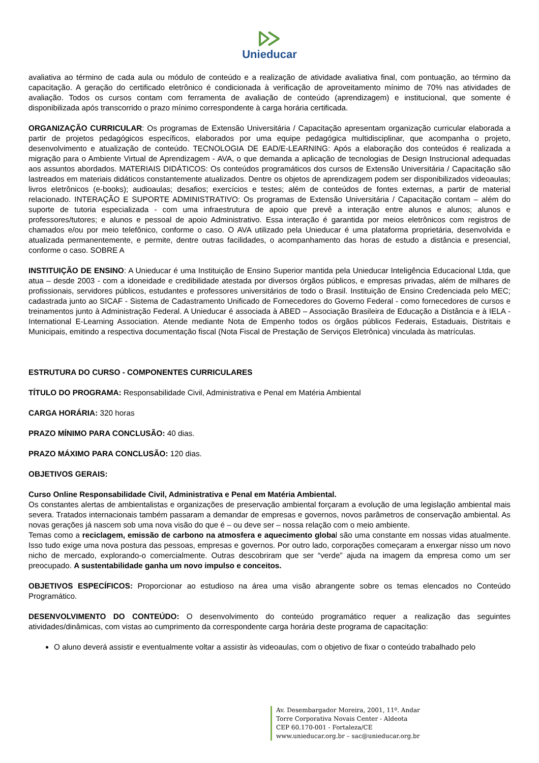Unieducar
avaliativa ao término de cada aula ou módulo de conteúdo e a realização de atividade avaliativa final, com pontuação, ao término da capacitação. A geração do certificado eletrônico é condicionada à verificação de aproveitamento mínimo de 70% nas atividades de avaliação. Todos os cursos contam com ferramenta de avaliação de conteúdo (aprendizagem) e institucional, que somente é disponibilizada após transcorrido o prazo mínimo correspondente à carga horária certificada.
ORGANIZAÇÃO CURRICULAR: Os programas de Extensão Universitária / Capacitação apresentam organização curricular elaborada a partir de projetos pedagógicos específicos, elaborados por uma equipe pedagógica multidisciplinar, que acompanha o projeto, desenvolvimento e atualização de conteúdo. TECNOLOGIA DE EAD/E-LEARNING: Após a elaboração dos conteúdos é realizada a migração para o Ambiente Virtual de Aprendizagem - AVA, o que demanda a aplicação de tecnologias de Design Instrucional adequadas aos assuntos abordados. MATERIAIS DIDÁTICOS: Os conteúdos programáticos dos cursos de Extensão Universitária / Capacitação são lastreados em materiais didáticos constantemente atualizados. Dentre os objetos de aprendizagem podem ser disponibilizados videoaulas; livros eletrônicos (e-books); audioaulas; desafios; exercícios e testes; além de conteúdos de fontes externas, a partir de material relacionado. INTERAÇÃO E SUPORTE ADMINISTRATIVO: Os programas de Extensão Universitária / Capacitação contam – além do suporte de tutoria especializada - com uma infraestrutura de apoio que prevê a interação entre alunos e alunos; alunos e professores/tutores; e alunos e pessoal de apoio Administrativo. Essa interação é garantida por meios eletrônicos com registros de chamados e/ou por meio telefônico, conforme o caso. O AVA utilizado pela Unieducar é uma plataforma proprietária, desenvolvida e atualizada permanentemente, e permite, dentre outras facilidades, o acompanhamento das horas de estudo a distância e presencial, conforme o caso. SOBRE A
INSTITUIÇÃO DE ENSINO: A Unieducar é uma Instituição de Ensino Superior mantida pela Unieducar Inteligência Educacional Ltda, que atua – desde 2003 - com a idoneidade e credibilidade atestada por diversos órgãos públicos, e empresas privadas, além de milhares de profissionais, servidores públicos, estudantes e professores universitários de todo o Brasil. Instituição de Ensino Credenciada pelo MEC; cadastrada junto ao SICAF - Sistema de Cadastramento Unificado de Fornecedores do Governo Federal - como fornecedores de cursos e treinamentos junto à Administração Federal. A Unieducar é associada à ABED – Associação Brasileira de Educação a Distância e à IELA - International E-Learning Association. Atende mediante Nota de Empenho todos os órgãos públicos Federais, Estaduais, Distritais e Municipais, emitindo a respectiva documentação fiscal (Nota Fiscal de Prestação de Serviços Eletrônica) vinculada às matrículas.
ESTRUTURA DO CURSO - COMPONENTES CURRICULARES
TÍTULO DO PROGRAMA: Responsabilidade Civil, Administrativa e Penal em Matéria Ambiental
CARGA HORÁRIA: 320 horas
PRAZO MÍNIMO PARA CONCLUSÃO: 40 dias.
PRAZO MÁXIMO PARA CONCLUSÃO: 120 dias.
OBJETIVOS GERAIS:
Curso Online Responsabilidade Civil, Administrativa e Penal em Matéria Ambiental.
Os constantes alertas de ambientalistas e organizações de preservação ambiental forçaram a evolução de uma legislação ambiental mais severa. Tratados internacionais também passaram a demandar de empresas e governos, novos parâmetros de conservação ambiental. As novas gerações já nascem sob uma nova visão do que é – ou deve ser – nossa relação com o meio ambiente.
Temas como a reciclagem, emissão de carbono na atmosfera e aquecimento global são uma constante em nossas vidas atualmente. Isso tudo exige uma nova postura das pessoas, empresas e governos. Por outro lado, corporações começaram a enxergar nisso um novo nicho de mercado, explorando-o comercialmente. Outras descobriram que ser “verde” ajuda na imagem da empresa como um ser preocupado. A sustentabilidade ganha um novo impulso e conceitos.
OBJETIVOS ESPECÍFICOS: Proporcionar ao estudioso na área uma visão abrangente sobre os temas elencados no Conteúdo Programático.
DESENVOLVIMENTO DO CONTEÚDO: O desenvolvimento do conteúdo programático requer a realização das seguintes atividades/dinâmicas, com vistas ao cumprimento da correspondente carga horária deste programa de capacitação:
O aluno deverá assistir e eventualmente voltar a assistir às videoaulas, com o objetivo de fixar o conteúdo trabalhado pelo
Av. Desembargador Moreira, 2001, 11º. Andar
Torre Corporativa Novais Center - Aldeota
CEP 60.170-001 - Fortaleza/CE
www.unieducar.org.br – sac@unieducar.org.br